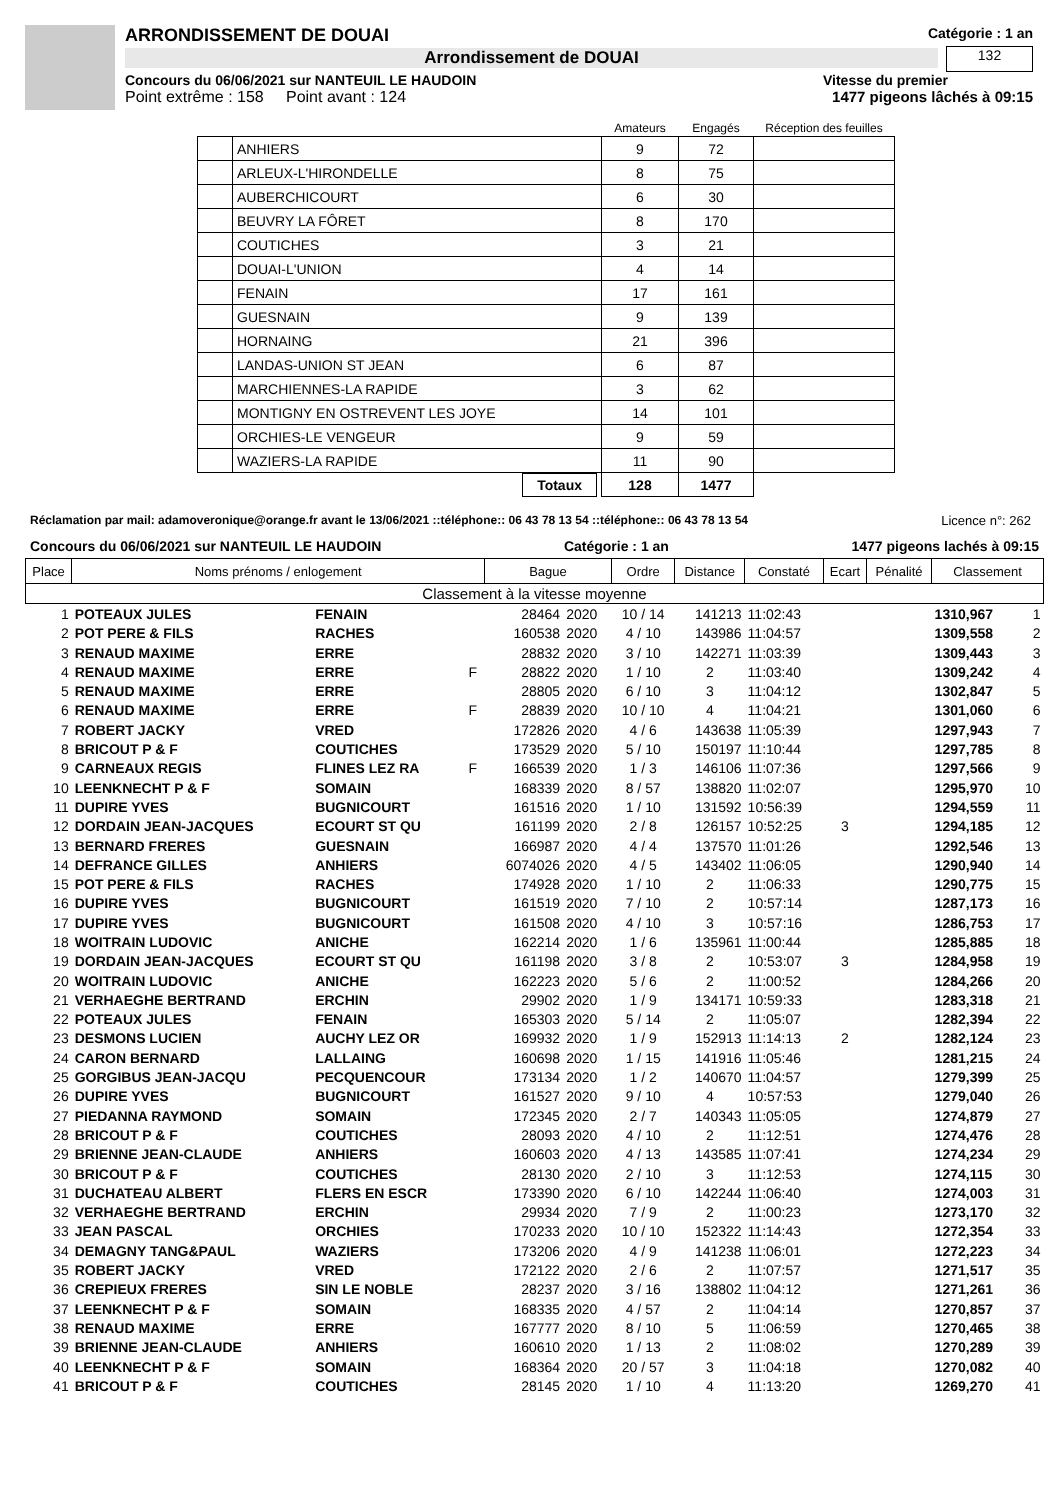ARRONDISSEMENT DE DOUAI Catégorie : 1 an
Arrondissement de DOUAI
132
Concours du 06/06/2021 sur NANTEUIL LE HAUDOIN Vitesse du premier
Point extrême : 158 Point avant : 124 1477 pigeons lâchés à 09:15
| | | Amateurs | Engagés | Réception des feuilles |
| --- | --- | --- | --- | --- |
| | ANHIERS | 9 | 72 | |
| | ARLEUX-L'HIRONDELLE | 8 | 75 | |
| | AUBERCHICOURT | 6 | 30 | |
| | BEUVRY LA FÔRET | 8 | 170 | |
| | COUTICHES | 3 | 21 | |
| | DOUAI-L'UNION | 4 | 14 | |
| | FENAIN | 17 | 161 | |
| | GUESNAIN | 9 | 139 | |
| | HORNAING | 21 | 396 | |
| | LANDAS-UNION ST JEAN | 6 | 87 | |
| | MARCHIENNES-LA RAPIDE | 3 | 62 | |
| | MONTIGNY EN OSTREVENT LES JOYE | 14 | 101 | |
| | ORCHIES-LE VENGEUR | 9 | 59 | |
| | WAZIERS-LA RAPIDE | 11 | 90 | |
| | Totaux | 128 | 1477 | |
Réclamation par mail: adamoveronique@orange.fr avant le 13/06/2021 ::téléphone:: 06 43 78 13 54 ::téléphone:: 06 43 78 13 54 Licence n°: 262
Concours du 06/06/2021 sur NANTEUIL LE HAUDOIN Catégorie : 1 an 1477 pigeons lachés à 09:15
| Place | Noms prénoms / enlogement | | | Bague | | Ordre | Distance | Constaté | Ecart | Pénalité | Classement | |
| --- | --- | --- | --- | --- | --- | --- | --- | --- | --- | --- | --- | --- |
| Classement à la vitesse moyenne | | | | | | | | | | | | |
| 1 | POTEAUX JULES | FENAIN | | 28464 | 2020 | 10 / 14 | 141213 | 11:02:43 | | | 1310,967 | 1 |
| 2 | POT PERE & FILS | RACHES | | 160538 | 2020 | 4 / 10 | 143986 | 11:04:57 | | | 1309,558 | 2 |
| 3 | RENAUD MAXIME | ERRE | | 28832 | 2020 | 3 / 10 | 142271 | 11:03:39 | | | 1309,443 | 3 |
| 4 | RENAUD MAXIME | ERRE | F | 28822 | 2020 | 1 / 10 | 2 | 11:03:40 | | | 1309,242 | 4 |
| 5 | RENAUD MAXIME | ERRE | | 28805 | 2020 | 6 / 10 | 3 | 11:04:12 | | | 1302,847 | 5 |
| 6 | RENAUD MAXIME | ERRE | F | 28839 | 2020 | 10 / 10 | 4 | 11:04:21 | | | 1301,060 | 6 |
| 7 | ROBERT JACKY | VRED | | 172826 | 2020 | 4 / 6 | 143638 | 11:05:39 | | | 1297,943 | 7 |
| 8 | BRICOUT P & F | COUTICHES | | 173529 | 2020 | 5 / 10 | 150197 | 11:10:44 | | | 1297,785 | 8 |
| 9 | CARNEAUX REGIS | FLINES LEZ RA | F | 166539 | 2020 | 1 / 3 | 146106 | 11:07:36 | | | 1297,566 | 9 |
| 10 | LEENKNECHT P & F | SOMAIN | | 168339 | 2020 | 8 / 57 | 138820 | 11:02:07 | | | 1295,970 | 10 |
| 11 | DUPIRE YVES | BUGNICOURT | | 161516 | 2020 | 1 / 10 | 131592 | 10:56:39 | | | 1294,559 | 11 |
| 12 | DORDAIN JEAN-JACQUES | ECOURT ST QU | | 161199 | 2020 | 2 / 8 | 126157 | 10:52:25 | 3 | | 1294,185 | 12 |
| 13 | BERNARD FRERES | GUESNAIN | | 166987 | 2020 | 4 / 4 | 137570 | 11:01:26 | | | 1292,546 | 13 |
| 14 | DEFRANCE GILLES | ANHIERS | | 6074026 | 2020 | 4 / 5 | 143402 | 11:06:05 | | | 1290,940 | 14 |
| 15 | POT PERE & FILS | RACHES | | 174928 | 2020 | 1 / 10 | 2 | 11:06:33 | | | 1290,775 | 15 |
| 16 | DUPIRE YVES | BUGNICOURT | | 161519 | 2020 | 7 / 10 | 2 | 10:57:14 | | | 1287,173 | 16 |
| 17 | DUPIRE YVES | BUGNICOURT | | 161508 | 2020 | 4 / 10 | 3 | 10:57:16 | | | 1286,753 | 17 |
| 18 | WOITRAIN LUDOVIC | ANICHE | | 162214 | 2020 | 1 / 6 | 135961 | 11:00:44 | | | 1285,885 | 18 |
| 19 | DORDAIN JEAN-JACQUES | ECOURT ST QU | | 161198 | 2020 | 3 / 8 | 2 | 10:53:07 | 3 | | 1284,958 | 19 |
| 20 | WOITRAIN LUDOVIC | ANICHE | | 162223 | 2020 | 5 / 6 | 2 | 11:00:52 | | | 1284,266 | 20 |
| 21 | VERHAEGHE BERTRAND | ERCHIN | | 29902 | 2020 | 1 / 9 | 134171 | 10:59:33 | | | 1283,318 | 21 |
| 22 | POTEAUX JULES | FENAIN | | 165303 | 2020 | 5 / 14 | 2 | 11:05:07 | | | 1282,394 | 22 |
| 23 | DESMONS LUCIEN | AUCHY LEZ OR | | 169932 | 2020 | 1 / 9 | 152913 | 11:14:13 | 2 | | 1282,124 | 23 |
| 24 | CARON BERNARD | LALLAING | | 160698 | 2020 | 1 / 15 | 141916 | 11:05:46 | | | 1281,215 | 24 |
| 25 | GORGIBUS JEAN-JACQU | PECQUENCOUR | | 173134 | 2020 | 1 / 2 | 140670 | 11:04:57 | | | 1279,399 | 25 |
| 26 | DUPIRE YVES | BUGNICOURT | | 161527 | 2020 | 9 / 10 | 4 | 10:57:53 | | | 1279,040 | 26 |
| 27 | PIEDANNA RAYMOND | SOMAIN | | 172345 | 2020 | 2 / 7 | 140343 | 11:05:05 | | | 1274,879 | 27 |
| 28 | BRICOUT P & F | COUTICHES | | 28093 | 2020 | 4 / 10 | 2 | 11:12:51 | | | 1274,476 | 28 |
| 29 | BRIENNE JEAN-CLAUDE | ANHIERS | | 160603 | 2020 | 4 / 13 | 143585 | 11:07:41 | | | 1274,234 | 29 |
| 30 | BRICOUT P & F | COUTICHES | | 28130 | 2020 | 2 / 10 | 3 | 11:12:53 | | | 1274,115 | 30 |
| 31 | DUCHATEAU ALBERT | FLERS EN ESCR | | 173390 | 2020 | 6 / 10 | 142244 | 11:06:40 | | | 1274,003 | 31 |
| 32 | VERHAEGHE BERTRAND | ERCHIN | | 29934 | 2020 | 7 / 9 | 2 | 11:00:23 | | | 1273,170 | 32 |
| 33 | JEAN PASCAL | ORCHIES | | 170233 | 2020 | 10 / 10 | 152322 | 11:14:43 | | | 1272,354 | 33 |
| 34 | DEMAGNY TANG&PAUL | WAZIERS | | 173206 | 2020 | 4 / 9 | 141238 | 11:06:01 | | | 1272,223 | 34 |
| 35 | ROBERT JACKY | VRED | | 172122 | 2020 | 2 / 6 | 2 | 11:07:57 | | | 1271,517 | 35 |
| 36 | CREPIEUX FRERES | SIN LE NOBLE | | 28237 | 2020 | 3 / 16 | 138802 | 11:04:12 | | | 1271,261 | 36 |
| 37 | LEENKNECHT P & F | SOMAIN | | 168335 | 2020 | 4 / 57 | 2 | 11:04:14 | | | 1270,857 | 37 |
| 38 | RENAUD MAXIME | ERRE | | 167777 | 2020 | 8 / 10 | 5 | 11:06:59 | | | 1270,465 | 38 |
| 39 | BRIENNE JEAN-CLAUDE | ANHIERS | | 160610 | 2020 | 1 / 13 | 2 | 11:08:02 | | | 1270,289 | 39 |
| 40 | LEENKNECHT P & F | SOMAIN | | 168364 | 2020 | 20 / 57 | 3 | 11:04:18 | | | 1270,082 | 40 |
| 41 | BRICOUT P & F | COUTICHES | | 28145 | 2020 | 1 / 10 | 4 | 11:13:20 | | | 1269,270 | 41 |